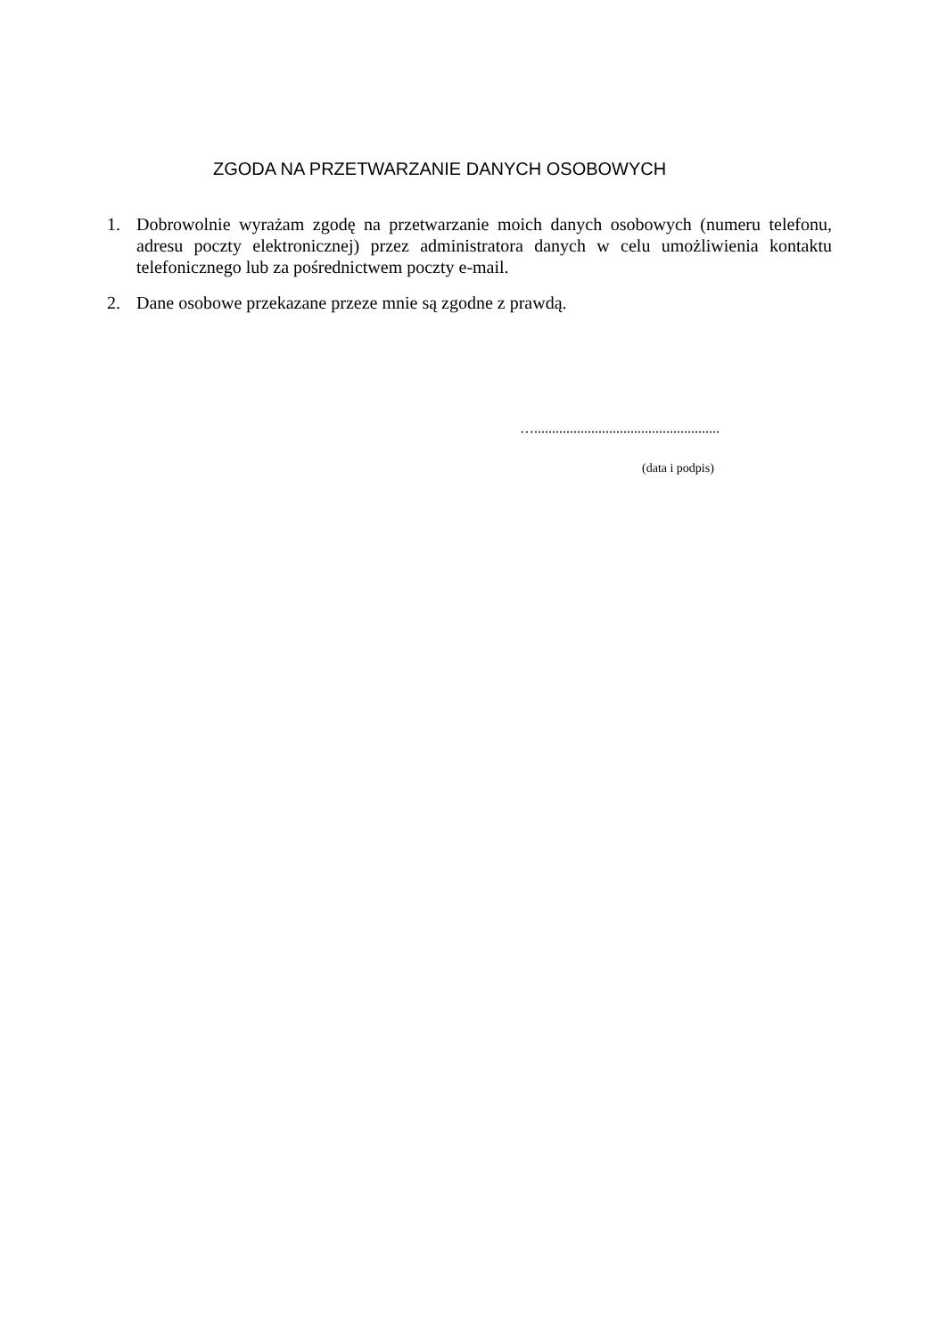ZGODA NA PRZETWARZANIE DANYCH OSOBOWYCH
1. Dobrowolnie wyrażam zgodę na przetwarzanie moich danych osobowych (numeru telefonu, adresu poczty elektronicznej) przez administratora danych w celu umożliwienia kontaktu telefonicznego lub za pośrednictwem poczty e-mail.
2. Dane osobowe przekazane przeze mnie są zgodne z prawdą.
…....................................................
(data i podpis)